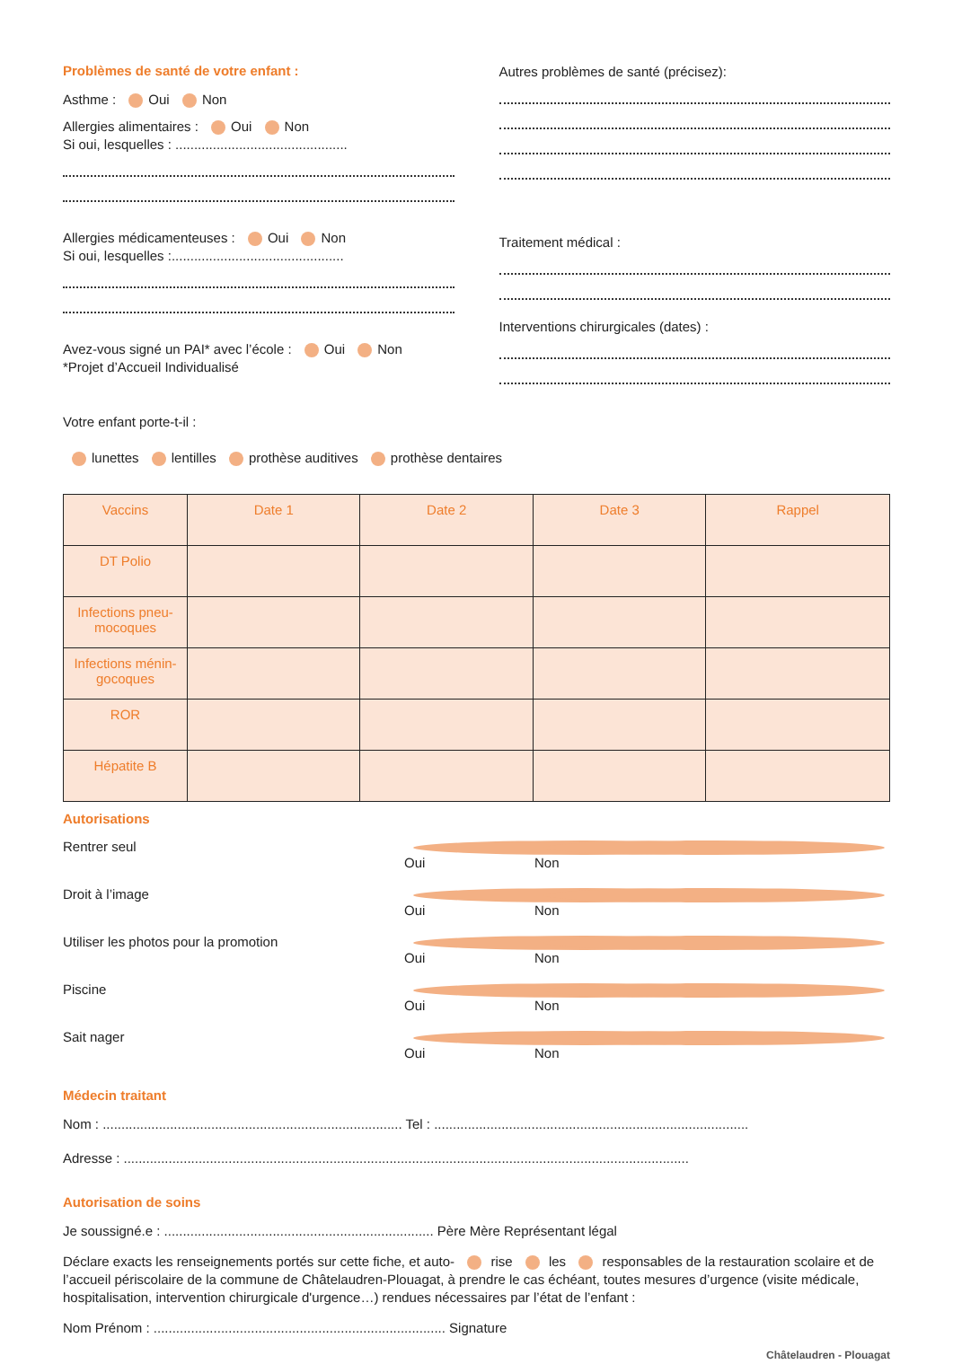Problèmes de santé de votre enfant :
Asthme : Oui Non
Allergies alimentaires : Oui Non
Si oui, lesquelles : ..............................................
Allergies médicamenteuses : Oui Non
Si oui, lesquelles :..............................................
Avez-vous signé un PAI* avec l’école : Oui Non
*Projet d’Accueil Individualisé
Autres problèmes de santé (précisez):
Traitement médical :
Interventions chirurgicales (dates) :
Votre enfant porte-t-il :
lunettes lentilles prothèse auditives prothèse dentaires
| Vaccins | Date 1 | Date 2 | Date 3 | Rappel |
| --- | --- | --- | --- | --- |
| DT Polio | | | | |
| Infections pneu-mocoques | | | | |
| Infections ménin-gocoques | | | | |
| ROR | | | | |
| Hépatite B | | | | |
Autorisations
Rentrer seul Oui Non
Droit à l’image Oui Non
Utiliser les photos pour la promotion Oui Non
Piscine Oui Non
Sait nager Oui Non
Médecin traitant
Nom : ................................................................................ Tel : ....................................................................................
Adresse : .......................................................................................................................................................
Autorisation de soins
Je soussigné.e : ........................................................................ Père Mère Représentant légal
Déclare exacts les renseignements portés sur cette fiche, et auto- rise les responsables de la restauration scolaire et de l’accueil périscolaire de la commune de Châtelaudren-Plouagat, à prendre le cas échéant, toutes mesures d’urgence (visite médicale, hospitalisation, intervention chirurgicale d'urgence…) rendues nécessaires par l’état de l’enfant :
Nom Prénom : .............................................................................. Signature
Châtelaudren - Plouagat